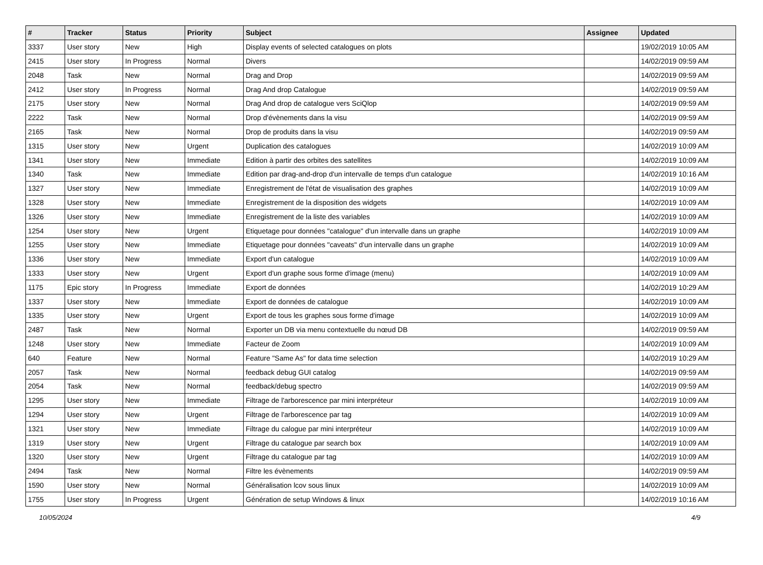| # | Tracker | Status | Priority | Subject | Assignee | Updated |
| --- | --- | --- | --- | --- | --- | --- |
| 3337 | User story | New | High | Display events of selected catalogues on plots | | 19/02/2019 10:05 AM |
| 2415 | User story | In Progress | Normal | Divers | | 14/02/2019 09:59 AM |
| 2048 | Task | New | Normal | Drag and Drop | | 14/02/2019 09:59 AM |
| 2412 | User story | In Progress | Normal | Drag And drop Catalogue | | 14/02/2019 09:59 AM |
| 2175 | User story | New | Normal | Drag And drop de catalogue vers SciQlop | | 14/02/2019 09:59 AM |
| 2222 | Task | New | Normal | Drop d'évènements dans la visu | | 14/02/2019 09:59 AM |
| 2165 | Task | New | Normal | Drop de produits dans la visu | | 14/02/2019 09:59 AM |
| 1315 | User story | New | Urgent | Duplication des catalogues | | 14/02/2019 10:09 AM |
| 1341 | User story | New | Immediate | Edition à partir des orbites des satellites | | 14/02/2019 10:09 AM |
| 1340 | Task | New | Immediate | Edition par drag-and-drop d'un intervalle de temps d'un catalogue | | 14/02/2019 10:16 AM |
| 1327 | User story | New | Immediate | Enregistrement de l'état de visualisation des graphes | | 14/02/2019 10:09 AM |
| 1328 | User story | New | Immediate | Enregistrement de la disposition des widgets | | 14/02/2019 10:09 AM |
| 1326 | User story | New | Immediate | Enregistrement de la liste des variables | | 14/02/2019 10:09 AM |
| 1254 | User story | New | Urgent | Etiquetage pour données "catalogue" d'un intervalle dans un graphe | | 14/02/2019 10:09 AM |
| 1255 | User story | New | Immediate | Etiquetage pour données "caveats" d'un intervalle dans un graphe | | 14/02/2019 10:09 AM |
| 1336 | User story | New | Immediate | Export d'un catalogue | | 14/02/2019 10:09 AM |
| 1333 | User story | New | Urgent | Export d'un graphe sous forme d'image (menu) | | 14/02/2019 10:09 AM |
| 1175 | Epic story | In Progress | Immediate | Export de données | | 14/02/2019 10:29 AM |
| 1337 | User story | New | Immediate | Export de données de catalogue | | 14/02/2019 10:09 AM |
| 1335 | User story | New | Urgent | Export de tous les graphes sous forme d'image | | 14/02/2019 10:09 AM |
| 2487 | Task | New | Normal | Exporter un DB via menu contextuelle du nœud DB | | 14/02/2019 09:59 AM |
| 1248 | User story | New | Immediate | Facteur de Zoom | | 14/02/2019 10:09 AM |
| 640 | Feature | New | Normal | Feature "Same As" for data time selection | | 14/02/2019 10:29 AM |
| 2057 | Task | New | Normal | feedback debug GUI catalog | | 14/02/2019 09:59 AM |
| 2054 | Task | New | Normal | feedback/debug spectro | | 14/02/2019 09:59 AM |
| 1295 | User story | New | Immediate | Filtrage de l'arborescence par mini interpréteur | | 14/02/2019 10:09 AM |
| 1294 | User story | New | Urgent | Filtrage de l'arborescence par tag | | 14/02/2019 10:09 AM |
| 1321 | User story | New | Immediate | Filtrage du calogue par mini interpréteur | | 14/02/2019 10:09 AM |
| 1319 | User story | New | Urgent | Filtrage du catalogue par search box | | 14/02/2019 10:09 AM |
| 1320 | User story | New | Urgent | Filtrage du catalogue par tag | | 14/02/2019 10:09 AM |
| 2494 | Task | New | Normal | Filtre les évènements | | 14/02/2019 09:59 AM |
| 1590 | User story | New | Normal | Généralisation lcov sous linux | | 14/02/2019 10:09 AM |
| 1755 | User story | In Progress | Urgent | Génération de setup Windows & linux | | 14/02/2019 10:16 AM |
10/05/2024 4/9